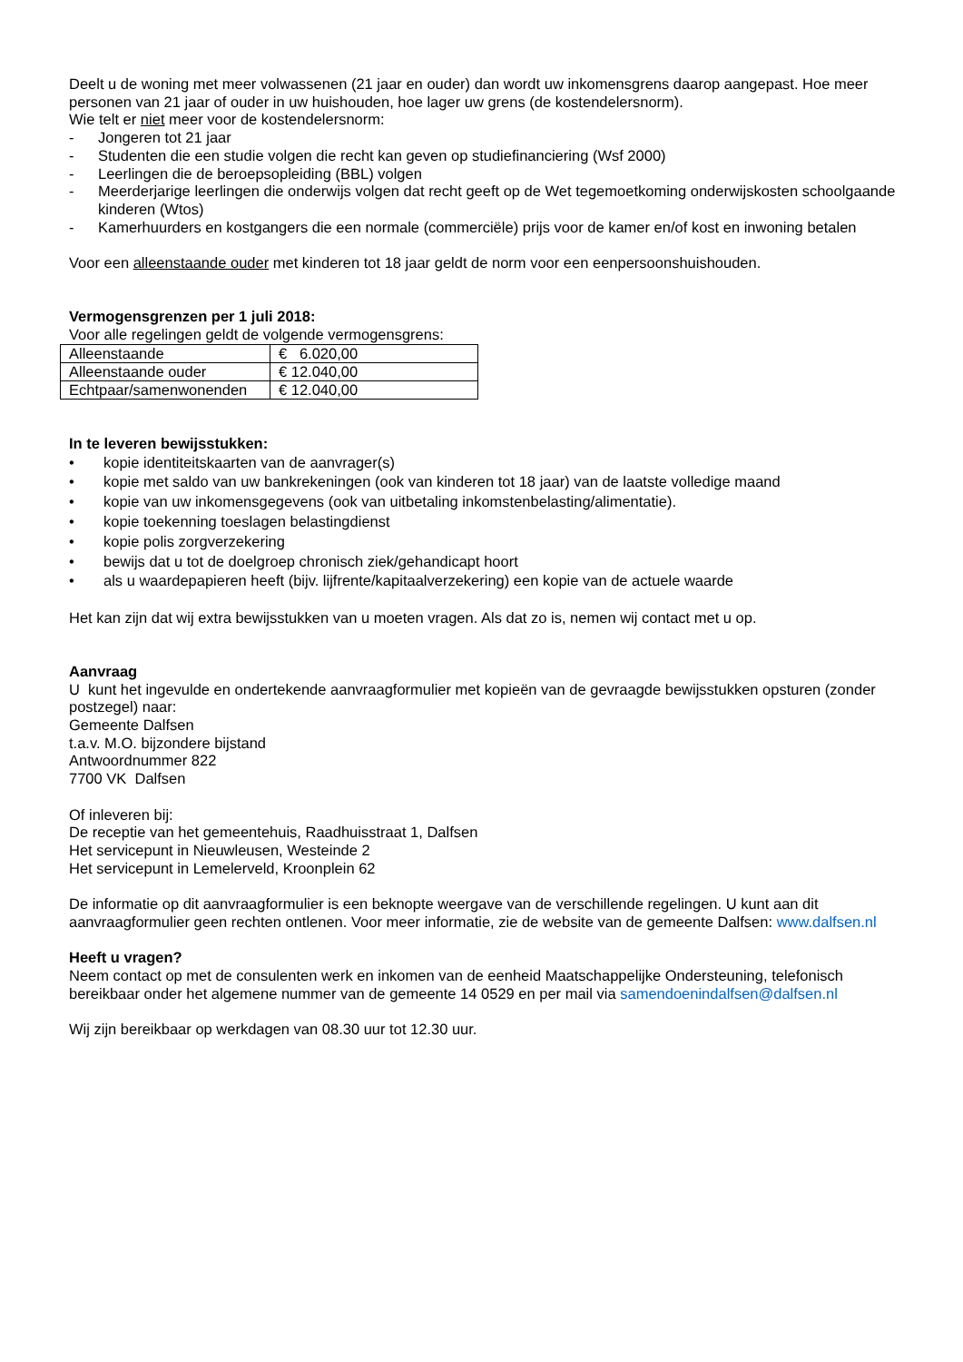Deelt u de woning met meer volwassenen (21 jaar en ouder) dan wordt uw inkomensgrens daarop aangepast. Hoe meer personen van 21 jaar of ouder in uw huishouden, hoe lager uw grens (de kostendelersnorm).
Wie telt er niet meer voor de kostendelersnorm:
- Jongeren tot 21 jaar
- Studenten die een studie volgen die recht kan geven op studiefinanciering (Wsf 2000)
- Leerlingen die de beroepsopleiding (BBL) volgen
- Meerderjarige leerlingen die onderwijs volgen dat recht geeft op de Wet tegemoetkoming onderwijskosten schoolgaande kinderen (Wtos)
- Kamerhuurders en kostgangers die een normale (commerciële) prijs voor de kamer en/of kost en inwoning betalen
Voor een alleenstaande ouder met kinderen tot 18 jaar geldt de norm voor een eenpersoonshuishouden.
Vermogensgrenzen per 1 juli 2018:
Voor alle regelingen geldt de volgende vermogensgrens:
| Alleenstaande | € 6.020,00 |
| Alleenstaande ouder | € 12.040,00 |
| Echtpaar/samenwonenden | € 12.040,00 |
In te leveren bewijsstukken:
• kopie identiteitskaarten van de aanvrager(s)
• kopie met saldo van uw bankrekeningen (ook van kinderen tot 18 jaar) van de laatste volledige maand
• kopie van uw inkomensgegevens (ook van uitbetaling inkomstenbelasting/alimentatie).
• kopie toekenning toeslagen belastingdienst
• kopie polis zorgverzekering
• bewijs dat u tot de doelgroep chronisch ziek/gehandicapt hoort
• als u waardepapieren heeft (bijv. lijfrente/kapitaalverzekering) een kopie van de actuele waarde
Het kan zijn dat wij extra bewijsstukken van u moeten vragen. Als dat zo is, nemen wij contact met u op.
Aanvraag
U kunt het ingevulde en ondertekende aanvraagformulier met kopieën van de gevraagde bewijsstukken opsturen (zonder postzegel) naar:
Gemeente Dalfsen
t.a.v. M.O. bijzondere bijstand
Antwoordnummer 822
7700 VK Dalfsen
Of inleveren bij:
De receptie van het gemeentehuis, Raadhuisstraat 1, Dalfsen
Het servicepunt in Nieuwleusen, Westeinde 2
Het servicepunt in Lemelerveld, Kroonplein 62
De informatie op dit aanvraagformulier is een beknopte weergave van de verschillende regelingen. U kunt aan dit aanvraagformulier geen rechten ontlenen. Voor meer informatie, zie de website van de gemeente Dalfsen: www.dalfsen.nl
Heeft u vragen?
Neem contact op met de consulenten werk en inkomen van de eenheid Maatschappelijke Ondersteuning, telefonisch bereikbaar onder het algemene nummer van de gemeente 14 0529 en per mail via samendoenindalfsen@dalfsen.nl
Wij zijn bereikbaar op werkdagen van 08.30 uur tot 12.30 uur.